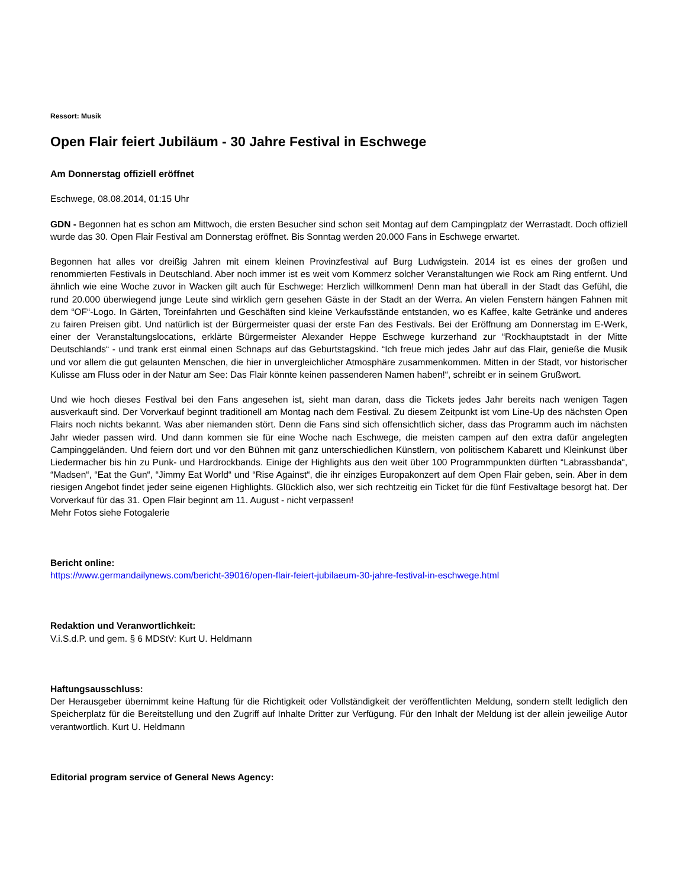Ressort: Musik
Open Flair feiert Jubiläum - 30 Jahre Festival in Eschwege
Am Donnerstag offiziell eröffnet
Eschwege, 08.08.2014, 01:15 Uhr
GDN - Begonnen hat es schon am Mittwoch, die ersten Besucher sind schon seit Montag auf dem Campingplatz der Werrastadt. Doch offiziell wurde das 30. Open Flair Festival am Donnerstag eröffnet. Bis Sonntag werden 20.000 Fans in Eschwege erwartet.
Begonnen hat alles vor dreißig Jahren mit einem kleinen Provinzfestival auf Burg Ludwigstein. 2014 ist es eines der großen und renommierten Festivals in Deutschland. Aber noch immer ist es weit vom Kommerz solcher Veranstaltungen wie Rock am Ring entfernt. Und ähnlich wie eine Woche zuvor in Wacken gilt auch für Eschwege: Herzlich willkommen! Denn man hat überall in der Stadt das Gefühl, die rund 20.000 überwiegend junge Leute sind wirklich gern gesehen Gäste in der Stadt an der Werra. An vielen Fenstern hängen Fahnen mit dem “OF“-Logo. In Gärten, Toreinfahrten und Geschäften sind kleine Verkaufsstände entstanden, wo es Kaffee, kalte Getränke und anderes zu fairen Preisen gibt. Und natürlich ist der Bürgermeister quasi der erste Fan des Festivals. Bei der Eröffnung am Donnerstag im E-Werk, einer der Veranstaltungslocations, erklärte Bürgermeister Alexander Heppe Eschwege kurzerhand zur “Rockhauptstadt in der Mitte Deutschlands“ - und trank erst einmal einen Schnaps auf das Geburtstagskind. “Ich freue mich jedes Jahr auf das Flair, genieße die Musik und vor allem die gut gelaunten Menschen, die hier in unvergleichlicher Atmosphäre zusammenkommen. Mitten in der Stadt, vor historischer Kulisse am Fluss oder in der Natur am See: Das Flair könnte keinen passenderen Namen haben!“, schreibt er in seinem Grußwort.
Und wie hoch dieses Festival bei den Fans angesehen ist, sieht man daran, dass die Tickets jedes Jahr bereits nach wenigen Tagen ausverkauft sind. Der Vorverkauf beginnt traditionell am Montag nach dem Festival. Zu diesem Zeitpunkt ist vom Line-Up des nächsten Open Flairs noch nichts bekannt. Was aber niemanden stört. Denn die Fans sind sich offensichtlich sicher, dass das Programm auch im nächsten Jahr wieder passen wird. Und dann kommen sie für eine Woche nach Eschwege, die meisten campen auf den extra dafür angelegten Campinggeländen. Und feiern dort und vor den Bühnen mit ganz unterschiedlichen Künstlern, von politischem Kabarett und Kleinkunst über Liedermacher bis hin zu Punk- und Hardrockbands. Einige der Highlights aus den weit über 100 Programmpunkten dürften “Labrassbanda“, “Madsen“, “Eat the Gun“, “Jimmy Eat World“ und “Rise Against“, die ihr einziges Europakonzert auf dem Open Flair geben, sein. Aber in dem riesigen Angebot findet jeder seine eigenen Highlights. Glücklich also, wer sich rechtzeitig ein Ticket für die fünf Festivaltage besorgt hat. Der Vorverkauf für das 31. Open Flair beginnt am 11. August - nicht verpassen!
Mehr Fotos siehe Fotogalerie
Bericht online:
https://www.germandailynews.com/bericht-39016/open-flair-feiert-jubilaeum-30-jahre-festival-in-eschwege.html
Redaktion und Veranwortlichkeit:
V.i.S.d.P. und gem. § 6 MDStV: Kurt U. Heldmann
Haftungsausschluss:
Der Herausgeber übernimmt keine Haftung für die Richtigkeit oder Vollständigkeit der veröffentlichten Meldung, sondern stellt lediglich den Speicherplatz für die Bereitstellung und den Zugriff auf Inhalte Dritter zur Verfügung. Für den Inhalt der Meldung ist der allein jeweilige Autor verantwortlich. Kurt U. Heldmann
Editorial program service of General News Agency: